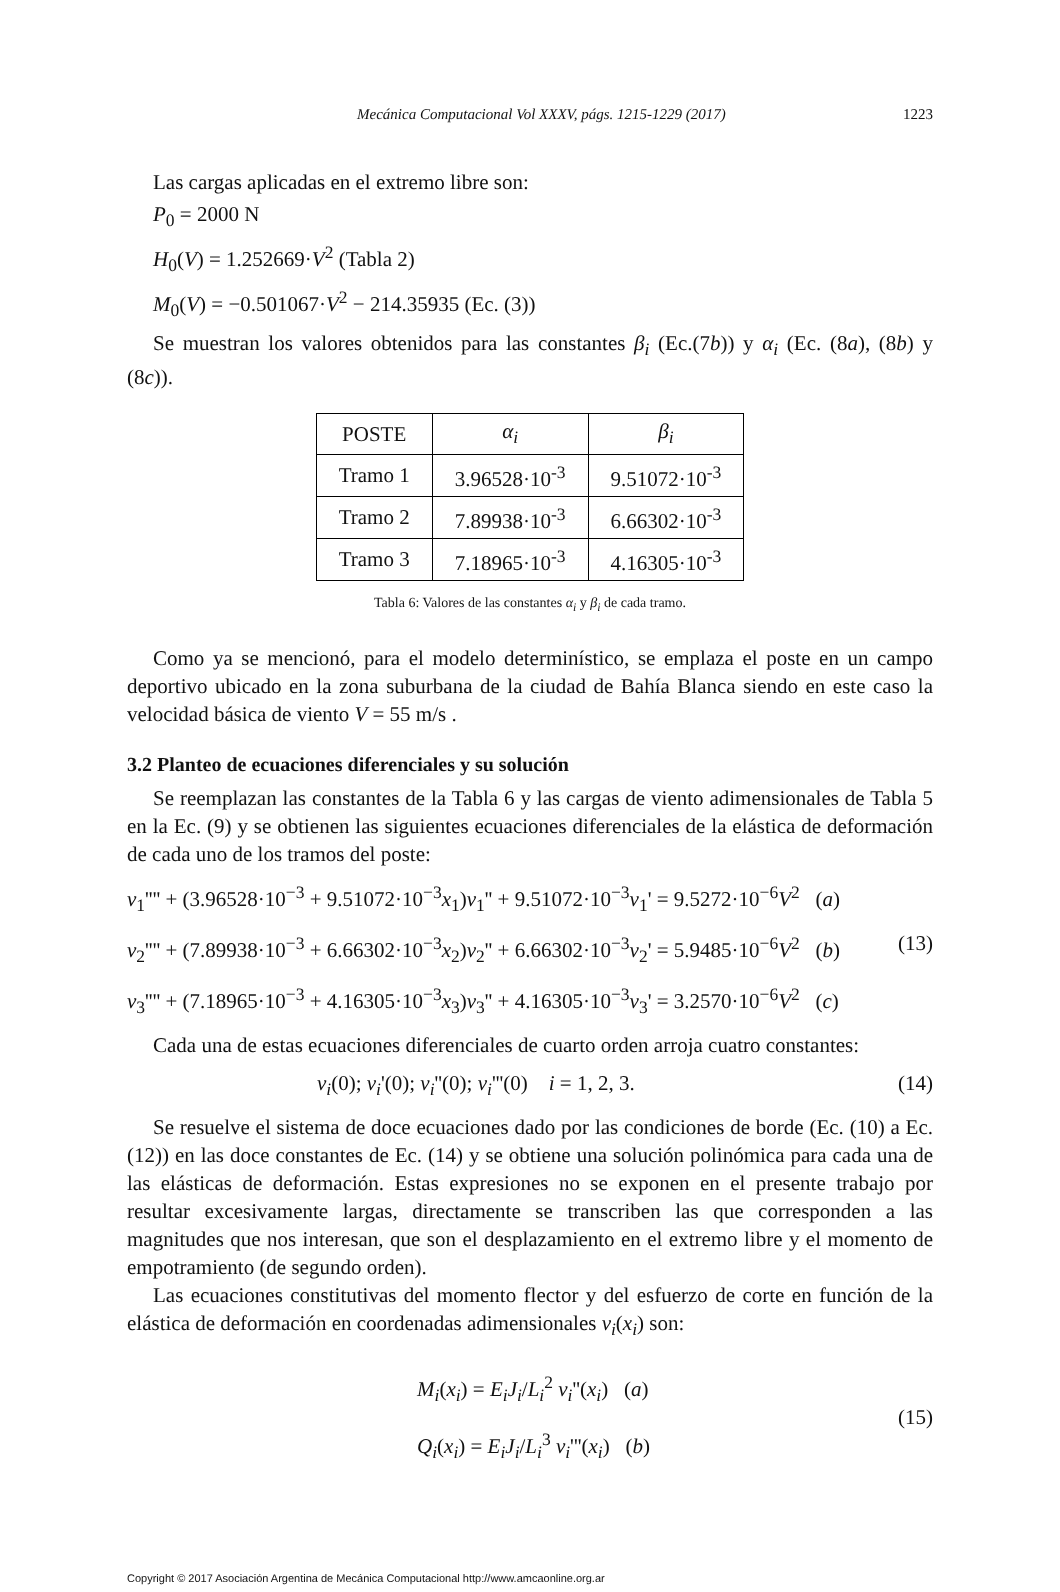Mecánica Computacional Vol XXXV, págs. 1215-1229 (2017) 1223
Las cargas aplicadas en el extremo libre son:
P<sub>0</sub> = 2000 N
H<sub>0</sub>(V) = 1.252669·V<sup>2</sup> (Tabla 2)
M<sub>0</sub>(V) = −0.501067·V<sup>2</sup> − 214.35935 (Ec. (3))
Se muestran los valores obtenidos para las constantes β<sub>i</sub> (Ec.(7b)) y α<sub>i</sub> (Ec. (8a), (8b) y (8c)).
| POSTE | α<sub>i</sub> | β<sub>i</sub> |
| Tramo 1 | 3.96528·10<sup>-3</sup> | 9.51072·10<sup>-3</sup> |
| Tramo 2 | 7.89938·10<sup>-3</sup> | 6.66302·10<sup>-3</sup> |
| Tramo 3 | 7.18965·10<sup>-3</sup> | 4.16305·10<sup>-3</sup> |
Tabla 6: Valores de las constantes α<sub>i</sub> y β<sub>i</sub> de cada tramo.
Como ya se mencionó, para el modelo determinístico, se emplaza el poste en un campo deportivo ubicado en la zona suburbana de la ciudad de Bahía Blanca siendo en este caso la velocidad básica de viento V = 55 m/s .
3.2 Planteo de ecuaciones diferenciales y su solución
Se reemplazan las constantes de la Tabla 6 y las cargas de viento adimensionales de Tabla 5 en la Ec. (9) y se obtienen las siguientes ecuaciones diferenciales de la elástica de deformación de cada uno de los tramos del poste:
v<sub>1</sub>'''' + (3.96528·10<sup>−3</sup> + 9.51072·10<sup>−3</sup>x<sub>1</sub>)v<sub>1</sub>'' + 9.51072·10<sup>−3</sup>v<sub>1</sub>' = 9.5272·10<sup>−6</sup>V<sup>2</sup> (a)
v<sub>2</sub>'''' + (7.89938·10<sup>−3</sup> + 6.66302·10<sup>−3</sup>x<sub>2</sub>)v<sub>2</sub>'' + 6.66302·10<sup>−3</sup>v<sub>2</sub>' = 5.9485·10<sup>−6</sup>V<sup>2</sup> (b) (13)
v<sub>3</sub>'''' + (7.18965·10<sup>−3</sup> + 4.16305·10<sup>−3</sup>x<sub>3</sub>)v<sub>3</sub>'' + 4.16305·10<sup>−3</sup>v<sub>3</sub>' = 3.2570·10<sup>−6</sup>V<sup>2</sup> (c)
Cada una de estas ecuaciones diferenciales de cuarto orden arroja cuatro constantes:
v<sub>i</sub>(0); v<sub>i</sub>'(0); v<sub>i</sub>''(0); v<sub>i</sub>'''(0) i = 1, 2, 3. (14)
Se resuelve el sistema de doce ecuaciones dado por las condiciones de borde (Ec. (10) a Ec. (12)) en las doce constantes de Ec. (14) y se obtiene una solución polinómica para cada una de las elásticas de deformación. Estas expresiones no se exponen en el presente trabajo por resultar excesivamente largas, directamente se transcriben las que corresponden a las magnitudes que nos interesan, que son el desplazamiento en el extremo libre y el momento de empotramiento (de segundo orden).
Las ecuaciones constitutivas del momento flector y del esfuerzo de corte en función de la elástica de deformación en coordenadas adimensionales v<sub>i</sub>(x<sub>i</sub>) son:
M<sub>i</sub>(x<sub>i</sub>) = E<sub>i</sub>J<sub>i</sub>/L<sub>i</sub><sup>2</sup> v<sub>i</sub>''(x<sub>i</sub>) (a)
Q<sub>i</sub>(x<sub>i</sub>) = E<sub>i</sub>J<sub>i</sub>/L<sub>i</sub><sup>3</sup> v<sub>i</sub>'''(x<sub>i</sub>) (b)
(15)
Copyright © 2017 Asociación Argentina de Mecánica Computacional http://www.amcaonline.org.ar